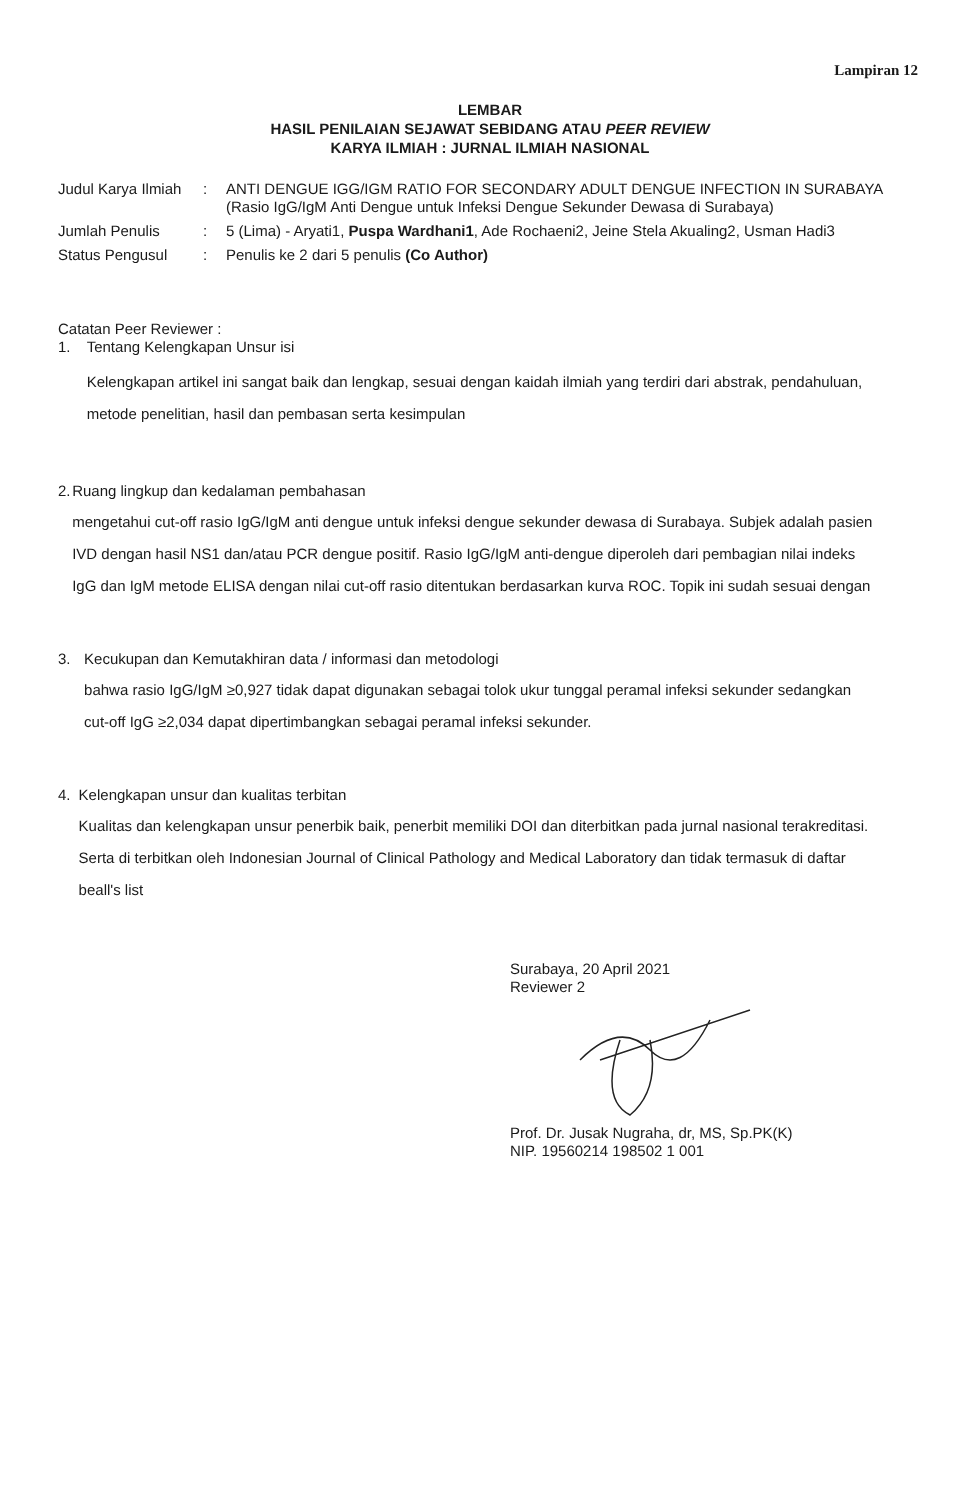Lampiran 12
LEMBAR
HASIL PENILAIAN SEJAWAT SEBIDANG ATAU PEER REVIEW
KARYA ILMIAH : JURNAL ILMIAH NASIONAL
| Judul Karya Ilmiah | : | ANTI DENGUE IGG/IGM RATIO FOR SECONDARY ADULT DENGUE INFECTION IN SURABAYA (Rasio IgG/IgM Anti Dengue untuk Infeksi Dengue Sekunder Dewasa di Surabaya) |
| Jumlah Penulis | : | 5 (Lima) - Aryati1, Puspa Wardhani1 , Ade Rochaeni2, Jeine Stela Akualing2, Usman Hadi3 |
| Status Pengusul | : | Penulis ke 2 dari 5 penulis (Co Author) |
Catatan Peer Reviewer :
1. Tentang Kelengkapan Unsur isi
Kelengkapan artikel ini sangat baik dan lengkap, sesuai dengan kaidah ilmiah yang terdiri dari abstrak, pendahuluan, metode penelitian, hasil dan pembasan serta kesimpulan
2. Ruang lingkup dan kedalaman pembahasan
mengetahui cut-off rasio IgG/IgM anti dengue untuk infeksi dengue sekunder dewasa di Surabaya. Subjek adalah pasien IVD dengan hasil NS1 dan/atau PCR dengue positif. Rasio IgG/IgM anti-dengue diperoleh dari pembagian nilai indeks IgG dan IgM metode ELISA dengan nilai cut-off rasio ditentukan berdasarkan kurva ROC. Topik ini sudah sesuai dengan
3. Kecukupan dan Kemutakhiran data / informasi dan metodologi
bahwa rasio IgG/IgM ≥0,927 tidak dapat digunakan sebagai tolok ukur tunggal peramal infeksi sekunder sedangkan cut-off IgG ≥2,034 dapat dipertimbangkan sebagai peramal infeksi sekunder.
4. Kelengkapan unsur dan kualitas terbitan
Kualitas dan kelengkapan unsur penerbik baik, penerbit memiliki DOI dan diterbitkan pada jurnal nasional terakreditasi. Serta di terbitkan oleh Indonesian Journal of Clinical Pathology and Medical Laboratory dan tidak termasuk di daftar beall's list
Surabaya, 20 April 2021
Reviewer 2 Prof. Dr. Jusak Nugraha, dr, MS, Sp.PK(K)
NIP. 19560214 198502 1 001